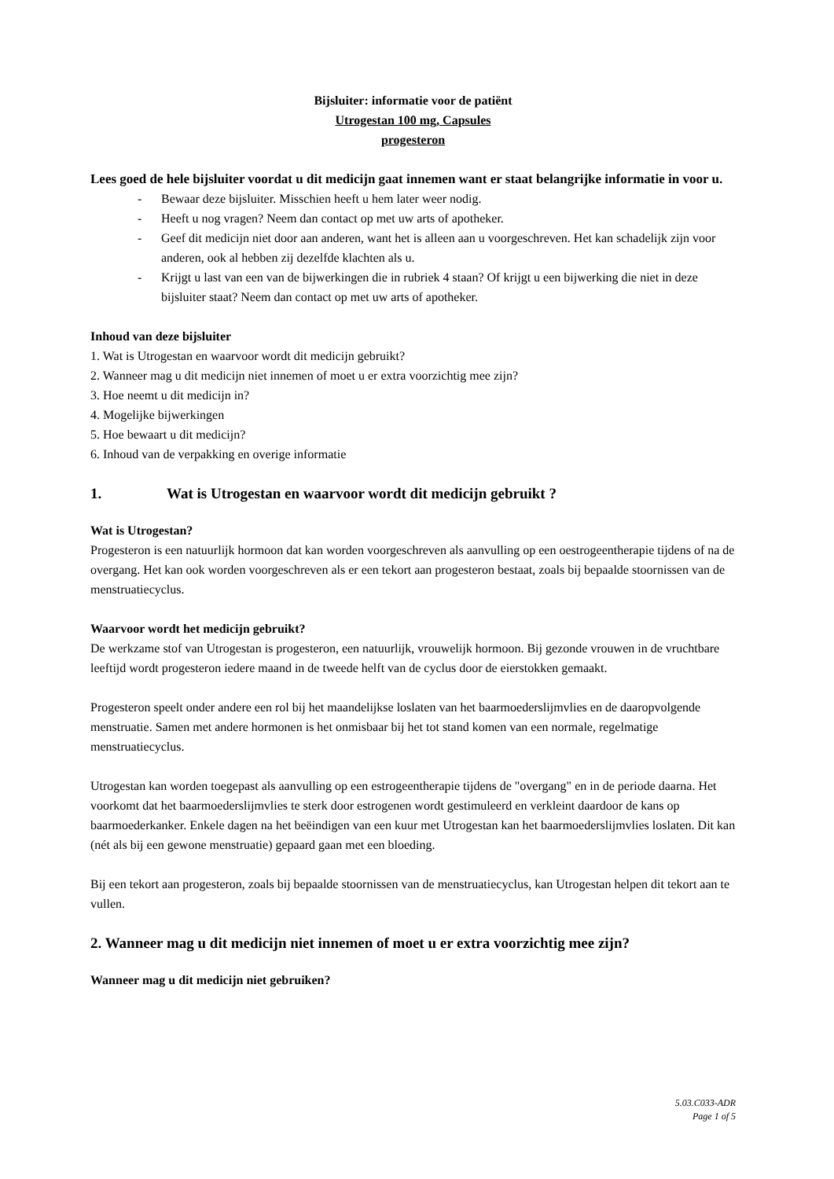Bijsluiter: informatie voor de patiënt
Utrogestan 100 mg, Capsules
progesteron
Lees goed de hele bijsluiter voordat u dit medicijn gaat innemen want er staat belangrijke informatie in voor u.
- Bewaar deze bijsluiter. Misschien heeft u hem later weer nodig.
- Heeft u nog vragen? Neem dan contact op met uw arts of apotheker.
- Geef dit medicijn niet door aan anderen, want het is alleen aan u voorgeschreven. Het kan schadelijk zijn voor anderen, ook al hebben zij dezelfde klachten als u.
- Krijgt u last van een van de bijwerkingen die in rubriek 4 staan? Of krijgt u een bijwerking die niet in deze bijsluiter staat? Neem dan contact op met uw arts of apotheker.
Inhoud van deze bijsluiter
1. Wat is Utrogestan en waarvoor wordt dit medicijn gebruikt?
2. Wanneer mag u dit medicijn niet innemen of moet u er extra voorzichtig mee zijn?
3. Hoe neemt u dit medicijn in?
4. Mogelijke bijwerkingen
5. Hoe bewaart u dit medicijn?
6. Inhoud van de verpakking en overige informatie
1. Wat is Utrogestan en waarvoor wordt dit medicijn gebruikt ?
Wat is Utrogestan?
Progesteron is een natuurlijk hormoon dat kan worden voorgeschreven als aanvulling op een oestrogeentherapie tijdens of na de overgang. Het kan ook worden voorgeschreven als er een tekort aan progesteron bestaat, zoals bij bepaalde stoornissen van de menstruatiecyclus.
Waarvoor wordt het medicijn gebruikt?
De werkzame stof van Utrogestan is progesteron, een natuurlijk, vrouwelijk hormoon. Bij gezonde vrouwen in de vruchtbare leeftijd wordt progesteron iedere maand in de tweede helft van de cyclus door de eierstokken gemaakt.
Progesteron speelt onder andere een rol bij het maandelijkse loslaten van het baarmoederslijmvlies en de daaropvolgende menstruatie. Samen met andere hormonen is het onmisbaar bij het tot stand komen van een normale, regelmatige menstruatiecyclus.
Utrogestan kan worden toegepast als aanvulling op een estrogeentherapie tijdens de "overgang" en in de periode daarna. Het voorkomt dat het baarmoederslijmvlies te sterk door estrogenen wordt gestimuleerd en verkleint daardoor de kans op baarmoederkanker. Enkele dagen na het beëindigen van een kuur met Utrogestan kan het baarmoederslijmvlies loslaten. Dit kan (nét als bij een gewone menstruatie) gepaard gaan met een bloeding.
Bij een tekort aan progesteron, zoals bij bepaalde stoornissen van de menstruatiecyclus, kan Utrogestan helpen dit tekort aan te vullen.
2. Wanneer mag u dit medicijn niet innemen of moet u er extra voorzichtig mee zijn?
Wanneer mag u dit medicijn niet gebruiken?
5.03.C033-ADR
Page 1 of 5